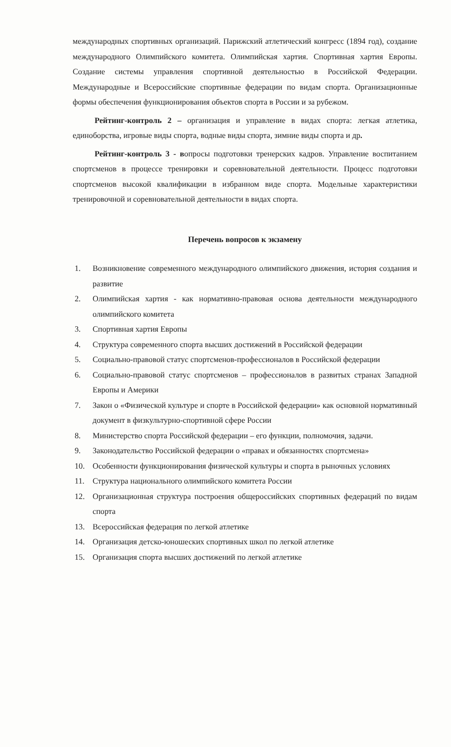международных спортивных организаций. Парижский атлетический конгресс (1894 год), создание международного Олимпийского комитета. Олимпийская хартия. Спортивная хартия Европы. Создание системы управления спортивной деятельностью в Российской Федерации. Международные и Всероссийские спортивные федерации по видам спорта. Организационные формы обеспечения функционирования объектов спорта в России и за рубежом.
Рейтинг-контроль 2 – организация и управление в видах спорта: легкая атлетика, единоборства, игровые виды спорта, водные виды спорта, зимние виды спорта и др.
Рейтинг-контроль 3 - вопросы подготовки тренерских кадров. Управление воспитанием спортсменов в процессе тренировки и соревновательной деятельности. Процесс подготовки спортсменов высокой квалификации в избранном виде спорта. Модельные характеристики тренировочной и соревновательной деятельности в видах спорта.
Перечень вопросов к экзамену
1. Возникновение современного международного олимпийского движения, история создания и развитие
2. Олимпийская хартия - как нормативно-правовая основа деятельности международного олимпийского комитета
3. Спортивная хартия Европы
4. Структура современного спорта высших достижений в Российской федерации
5. Социально-правовой статус спортсменов-профессионалов в Российской федерации
6. Социально-правовой статус спортсменов – профессионалов в развитых странах Западной Европы и Америки
7. Закон о «Физической культуре и спорте в Российской федерации» как основной нормативный документ в физкультурно-спортивной сфере России
8. Министерство спорта Российской федерации – его функции, полномочия, задачи.
9. Законодательство Российской федерации о «правах и обязанностях спортсмена»
10. Особенности функционирования физической культуры и спорта в рыночных условиях
11. Структура национального олимпийского комитета России
12. Организационная структура построения общероссийских спортивных федераций по видам спорта
13. Всероссийская федерация по легкой атлетике
14. Организация детско-юношеских спортивных школ по легкой атлетике
15. Организация спорта высших достижений по легкой атлетике